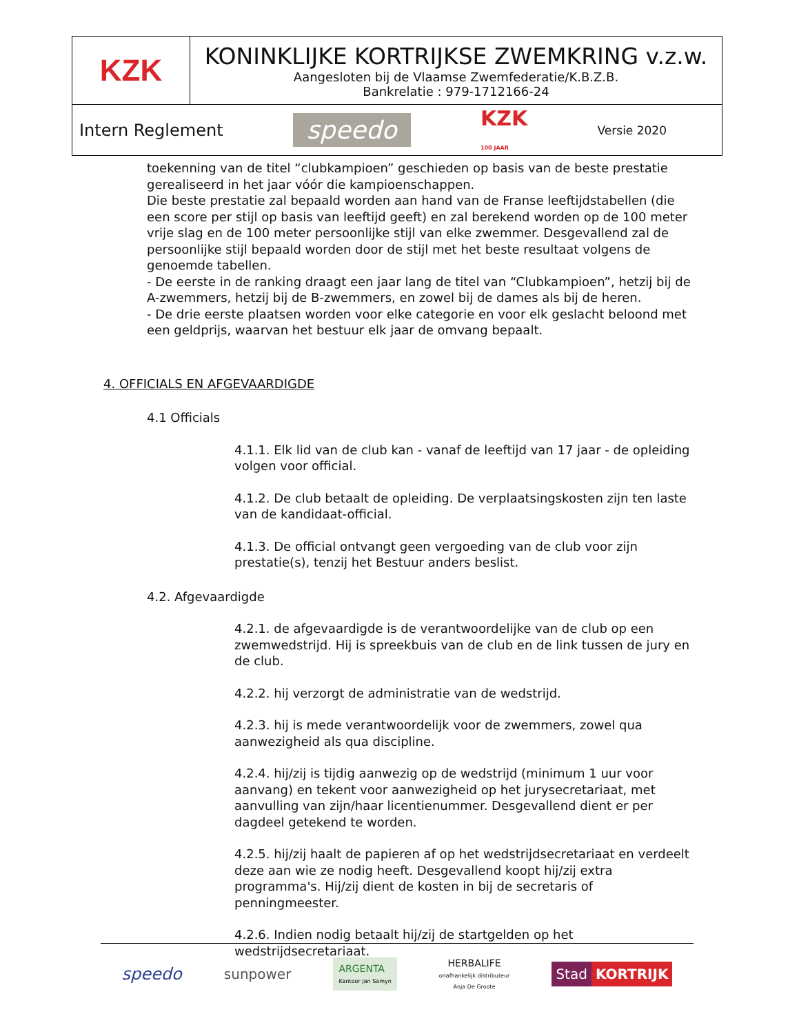| KZK | KONINKLIJKE KORTRIJKSE ZWEMKRING v.z.w. Aangesloten bij de Vlaamse Zwemfederatie/K.B.Z.B. Bankrelatie : 979-1712166-24 |
| Intern Reglement speedo KZK 100 JAAR Versie 2020 | |
toekenning van de titel “clubkampioen” geschieden op basis van de beste prestatie gerealiseerd in het jaar vóór die kampioenschappen.
Die beste prestatie zal bepaald worden aan hand van de Franse leeftijdstabellen (die een score per stijl op basis van leeftijd geeft) en zal berekend worden op de 100 meter vrije slag en de 100 meter persoonlijke stijl van elke zwemmer. Desgevallend zal de persoonlijke stijl bepaald worden door de stijl met het beste resultaat volgens de genoemde tabellen.
- De eerste in de ranking draagt een jaar lang de titel van “Clubkampioen”, hetzij bij de A-zwemmers, hetzij bij de B-zwemmers, en zowel bij de dames als bij de heren.
- De drie eerste plaatsen worden voor elke categorie en voor elk geslacht beloond met een geldprijs, waarvan het bestuur elk jaar de omvang bepaalt.
4. OFFICIALS EN AFGEVAARDIGDE
4.1 Officials
4.1.1. Elk lid van de club kan - vanaf de leeftijd van 17 jaar - de opleiding volgen voor official.
4.1.2. De club betaalt de opleiding. De verplaatsingskosten zijn ten laste van de kandidaat-official.
4.1.3. De official ontvangt geen vergoeding van de club voor zijn prestatie(s), tenzij het Bestuur anders beslist.
4.2. Afgevaardigde
4.2.1. de afgevaardigde is de verantwoordelijke van de club op een zwemwedstrijd. Hij is spreekbuis van de club en de link tussen de jury en de club.
4.2.2. hij verzorgt de administratie van de wedstrijd.
4.2.3. hij is mede verantwoordelijk voor de zwemmers, zowel qua aanwezigheid als qua discipline.
4.2.4. hij/zij is tijdig aanwezig op de wedstrijd (minimum 1 uur voor aanvang) en tekent voor aanwezigheid op het jurysecretariaat, met aanvulling van zijn/haar licentienummer. Desgevallend dient er per dagdeel getekend te worden.
4.2.5. hij/zij haalt de papieren af op het wedstrijdsecretariaat en verdeelt deze aan wie ze nodig heeft. Desgevallend koopt hij/zij extra programma's. Hij/zij dient de kosten in bij de secretaris of penningmeester.
4.2.6. Indien nodig betaalt hij/zij de startgelden op het wedstrijdsecretariaat.
speedo sunpower ARGENTA
Kantoor Jan Samyn HERBALIFE
onafhankelijk distributeur
Anja De Groote Stad KORTRIJK